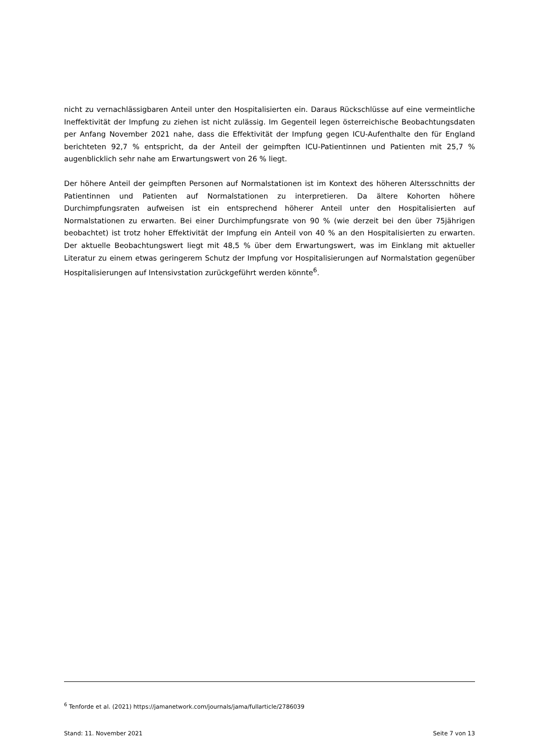nicht zu vernachlässigbaren Anteil unter den Hospitalisierten ein. Daraus Rückschlüsse auf eine vermeintliche Ineffektivität der Impfung zu ziehen ist nicht zulässig. Im Gegenteil legen österreichische Beobachtungsdaten per Anfang November 2021 nahe, dass die Effektivität der Impfung gegen ICU-Aufenthalte den für England berichteten 92,7 % entspricht, da der Anteil der geimpften ICU-Patientinnen und Patienten mit 25,7 % augenblicklich sehr nahe am Erwartungswert von 26 % liegt.
Der höhere Anteil der geimpften Personen auf Normalstationen ist im Kontext des höheren Altersschnitts der Patientinnen und Patienten auf Normalstationen zu interpretieren. Da ältere Kohorten höhere Durchimpfungsraten aufweisen ist ein entsprechend höherer Anteil unter den Hospitalisierten auf Normalstationen zu erwarten. Bei einer Durchimpfungsrate von 90 % (wie derzeit bei den über 75jährigen beobachtet) ist trotz hoher Effektivität der Impfung ein Anteil von 40 % an den Hospitalisierten zu erwarten. Der aktuelle Beobachtungswert liegt mit 48,5 % über dem Erwartungswert, was im Einklang mit aktueller Literatur zu einem etwas geringerem Schutz der Impfung vor Hospitalisierungen auf Normalstation gegenüber Hospitalisierungen auf Intensivstation zurückgeführt werden könnte<sup>6</sup>.
<sup>6</sup> Tenforde et al. (2021) https://jamanetwork.com/journals/jama/fullarticle/2786039
Stand: 11. November 2021 Seite 7 von 13